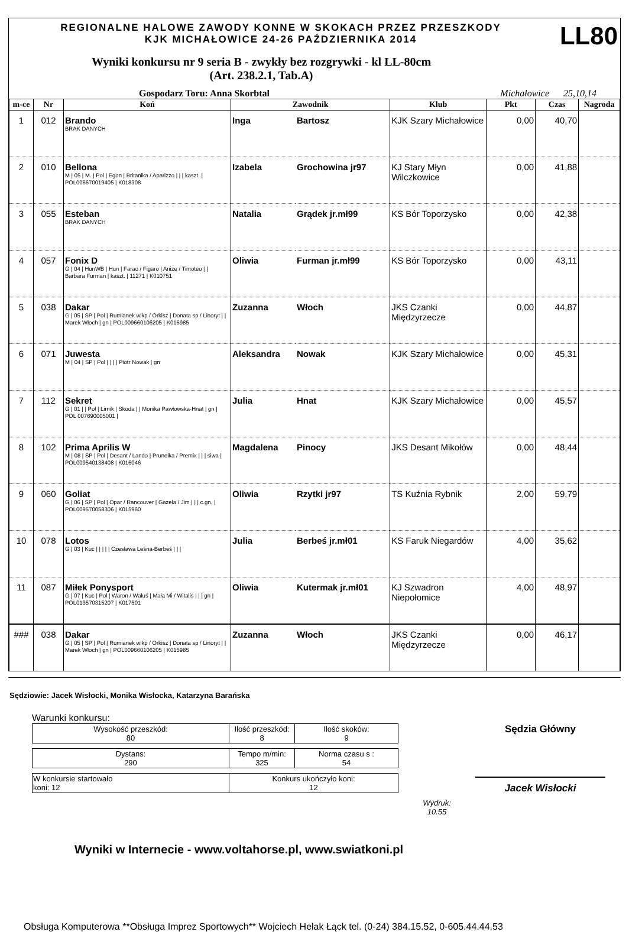REGIONALNE HALOWE ZAWODY KONNE W SKOKACH PRZEZ PRZESZKODY
KJK MICHAŁOWICE 24-26 PAŹDZIERNIKA 2014
LL80
Wyniki konkursu nr 9 seria B - zwykły bez rozgrywki - kl LL-80cm
(Art. 238.2.1, Tab.A)
Gospodarz Toru: Anna Skorbtal Michałowice 25,10,14
| m-ce | Nr | Koń | Zawodnik | | Klub | Pkt | Czas | Nagroda |
| --- | --- | --- | --- | --- | --- | --- | --- | --- |
| 1 | 012 | Brando BRAK DANYCH | Inga | Bartosz | KJK Szary Michałowice | 0,00 | 40,70 | |
| 2 | 010 | Bellona M / 05 / M. / Pol / Egon / Britanika / Aparizzo / / / kaszt. / POL006670019405 / K018308 | Izabela | Grochowina jr97 | KJ Stary Młyn Wilczkowice | 0,00 | 41,88 | |
| 3 | 055 | Esteban BRAK DANYCH | Natalia | Grądek jr.mł99 | KS Bór Toporzysko | 0,00 | 42,38 | |
| 4 | 057 | Fonix D G / 04 / HunWB / Hun / Farao / Figaro / Anize / Timoteo / / Barbara Furman / kaszt. / 11271 / K010751 | Oliwia | Furman jr.mł99 | KS Bór Toporzysko | 0,00 | 43,11 | |
| 5 | 038 | Dakar G / 05 / SP / Pol / Rumianek wlkp / Orkisz / Donata sp / Linoryt / / Marek Włoch / gn / POL009660106205 / K015985 | Zuzanna | Włoch | JKS Czanki Międzyrzecze | 0,00 | 44,87 | |
| 6 | 071 | Juwesta M / 04 / SP / Pol / / / / Piotr Nowak / gn | Aleksandra | Nowak | KJK Szary Michałowice | 0,00 | 45,31 | |
| 7 | 112 | Sekret G / 01 / / Pol / Lirnik / Skoda / / Monika Pawłowska-Hnat / gn / POL 007690005001 / | Julia | Hnat | KJK Szary Michałowice | 0,00 | 45,57 | |
| 8 | 102 | Prima Aprilis W M / 08 / SP / Pol / Desant / Lando / Prunelka / Premix / / / siwa / POL009540138408 / K016046 | Magdalena | Pinocy | JKS Desant Mikołów | 0,00 | 48,44 | |
| 9 | 060 | Goliat G / 06 / SP / Pol / Opar / Rancouver / Gazela / Jim / / / c.gn. / POL009570058306 / K015960 | Oliwia | Rzytki jr97 | TS Kuźnia Rybnik | 2,00 | 59,79 | |
| 10 | 078 | Lotos G / 03 / Kuc / / / / / Czesława Leśna-Berbeś / / / | Julia | Berbeś jr.mł01 | KS Faruk Niegardów | 4,00 | 35,62 | |
| 11 | 087 | Miłek Ponysport G / 07 / Kuc / Pol / Waron / Waluś / Mała Mi / Witalis / / / gn / POL013570315207 / K017501 | Oliwia | Kutermak jr.mł01 | KJ Szwadron Niepołomice | 4,00 | 48,97 | |
| ### | 038 | Dakar G / 05 / SP / Pol / Rumianek wlkp / Orkisz / Donata sp / Linoryt / / Marek Włoch / gn / POL009660106205 / K015985 | Zuzanna | Włoch | JKS Czanki Międzyrzecze | 0,00 | 46,17 | |
Sędziowie: Jacek Wisłocki, Monika Wisłocka, Katarzyna Barańska
Warunki konkursu:
| Wysokość przeszkód: 80 | Ilość przeszkód: 8 | Ilość skoków: 9 |
| Dystans: 290 | Tempo m/min: 325 | Norma czasu s : 54 |
| W konkursie startowało koni: 12 | Konkurs ukończyło koni: 12 |
Wydruk:
10.55
Sędzia Główny
Jacek Wisłocki
Wyniki w Internecie - www.voltahorse.pl, www.swiatkoni.pl
Obsługa Komputerowa **Obsługa Imprez Sportowych** Wojciech Helak Łąck tel. (0-24) 384.15.52, 0-605.44.44.53